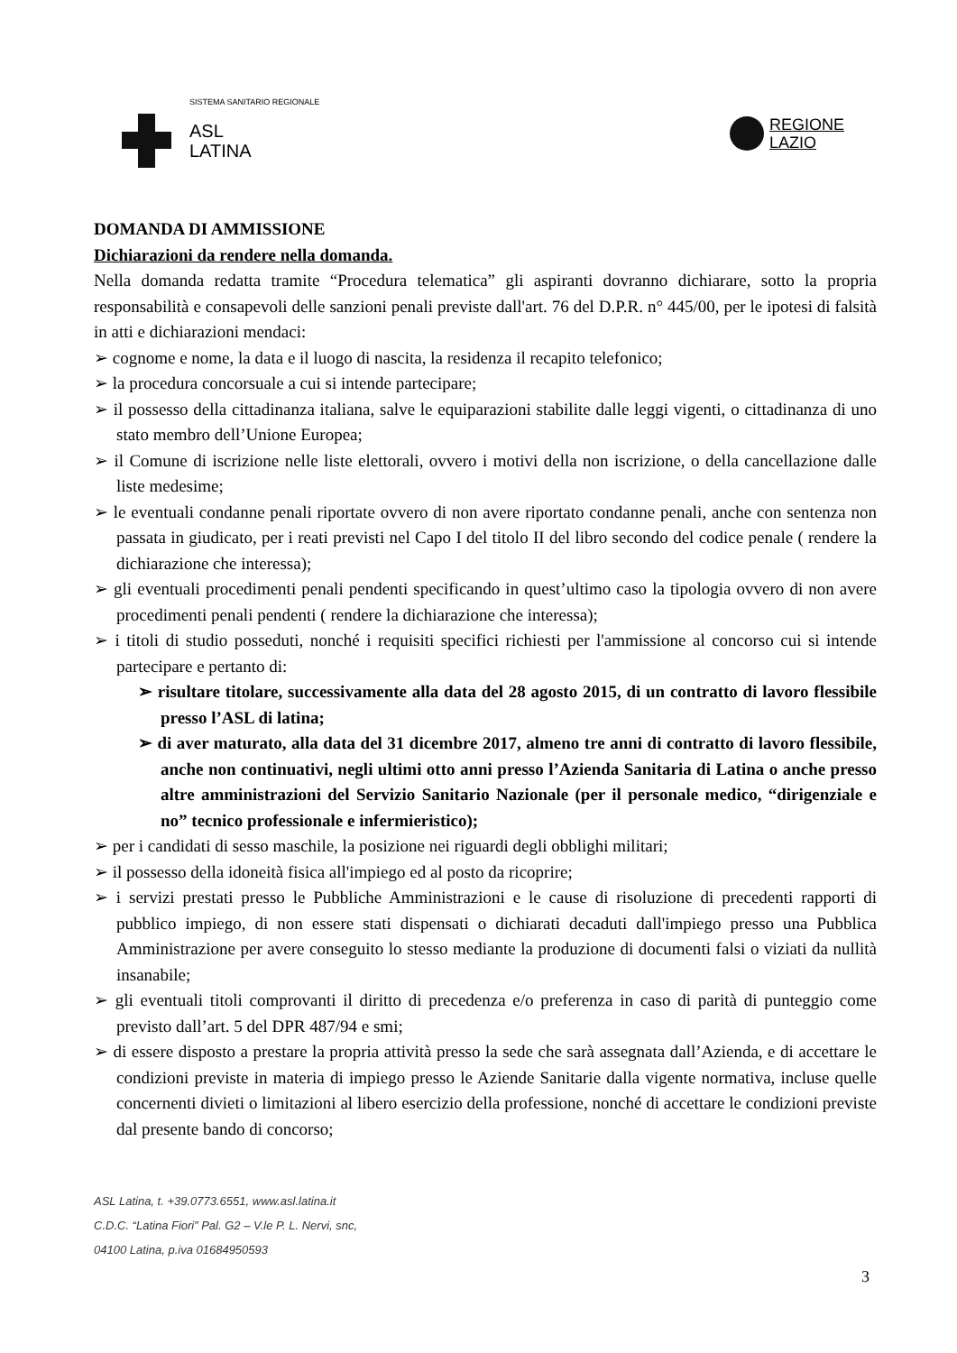SISTEMA SANITARIO REGIONALE
ASL
LATINA
REGIONE
LAZIO
DOMANDA DI AMMISSIONE
Dichiarazioni da rendere nella domanda.
Nella domanda redatta tramite “Procedura telematica” gli aspiranti dovranno dichiarare, sotto la propria responsabilità e consapevoli delle sanzioni penali previste dall'art. 76 del D.P.R. n° 445/00, per le ipotesi di falsità in atti e dichiarazioni mendaci:
➢ cognome e nome, la data e il luogo di nascita, la residenza il recapito telefonico;
➢ la procedura concorsuale a cui si intende partecipare;
➢ il possesso della cittadinanza italiana, salve le equiparazioni stabilite dalle leggi vigenti, o cittadinanza di uno stato membro dell’Unione Europea;
➢ il Comune di iscrizione nelle liste elettorali, ovvero i motivi della non iscrizione, o della cancellazione dalle liste medesime;
➢ le eventuali condanne penali riportate ovvero di non avere riportato condanne penali, anche con sentenza non passata in giudicato, per i reati previsti nel Capo I del titolo II del libro secondo del codice penale ( rendere la dichiarazione che interessa);
➢ gli eventuali procedimenti penali pendenti specificando in quest’ultimo caso la tipologia ovvero di non avere procedimenti penali pendenti ( rendere la dichiarazione che interessa);
➢ i titoli di studio posseduti, nonché i requisiti specifici richiesti per l'ammissione al concorso cui si intende partecipare e pertanto di:
➢ risultare titolare, successivamente alla data del 28 agosto 2015, di un contratto di lavoro flessibile presso l’ASL di latina;
➢ di aver maturato, alla data del 31 dicembre 2017, almeno tre anni di contratto di lavoro flessibile, anche non continuativi, negli ultimi otto anni presso l’Azienda Sanitaria di Latina o anche presso altre amministrazioni del Servizio Sanitario Nazionale (per il personale medico, “dirigenziale e no” tecnico professionale e infermieristico);
➢ per i candidati di sesso maschile, la posizione nei riguardi degli obblighi militari;
➢ il possesso della idoneità fisica all'impiego ed al posto da ricoprire;
➢ i servizi prestati presso le Pubbliche Amministrazioni e le cause di risoluzione di precedenti rapporti di pubblico impiego, di non essere stati dispensati o dichiarati decaduti dall'impiego presso una Pubblica Amministrazione per avere conseguito lo stesso mediante la produzione di documenti falsi o viziati da nullità insanabile;
➢ gli eventuali titoli comprovanti il diritto di precedenza e/o preferenza in caso di parità di punteggio come previsto dall’art. 5 del DPR 487/94 e smi;
➢ di essere disposto a prestare la propria attività presso la sede che sarà assegnata dall’Azienda, e di accettare le condizioni previste in materia di impiego presso le Aziende Sanitarie dalla vigente normativa, incluse quelle concernenti divieti o limitazioni al libero esercizio della professione, nonché di accettare le condizioni previste dal presente bando di concorso;
ASL Latina, t. +39.0773.6551, www.asl.latina.it
C.D.C. “Latina Fiori” Pal. G2 – V.le P. L. Nervi, snc,
04100 Latina, p.iva 01684950593
3